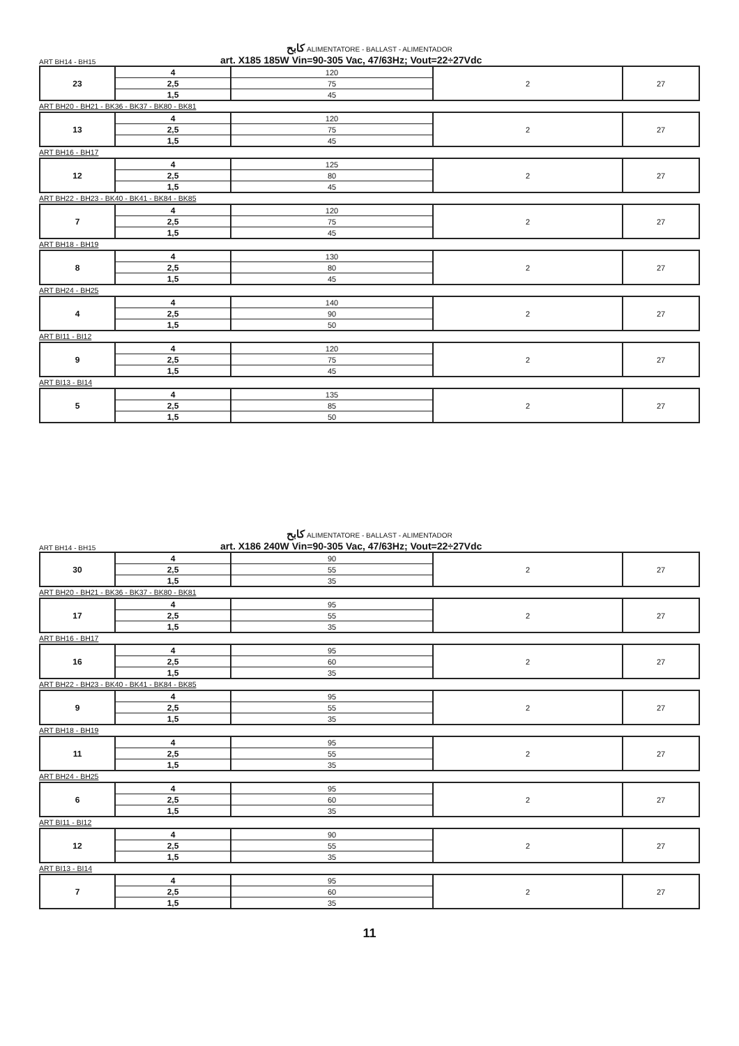كابح ALIMENTATORE - BALLAST - ALIMENTADOR
ART BH14 - BH15 art. X185 185W Vin=90-305 Vac, 47/63Hz; Vout=22÷27Vdc
| 23 | 4 | 120 | 2 | 27 |
| | 2,5 | 75 | | |
| | 1,5 | 45 | | |
ART BH20 - BH21 - BK36 - BK37 - BK80 - BK81
| 13 | 4 | 120 | 2 | 27 |
| | 2,5 | 75 | | |
| | 1,5 | 45 | | |
ART BH16 - BH17
| 12 | 4 | 125 | 2 | 27 |
| | 2,5 | 80 | | |
| | 1,5 | 45 | | |
ART BH22 - BH23 - BK40 - BK41 - BK84 - BK85
| 7 | 4 | 120 | 2 | 27 |
| | 2,5 | 75 | | |
| | 1,5 | 45 | | |
ART BH18 - BH19
| 8 | 4 | 130 | 2 | 27 |
| | 2,5 | 80 | | |
| | 1,5 | 45 | | |
ART BH24 - BH25
| 4 | 4 | 140 | 2 | 27 |
| | 2,5 | 90 | | |
| | 1,5 | 50 | | |
ART BI11 - BI12
| 9 | 4 | 120 | 2 | 27 |
| | 2,5 | 75 | | |
| | 1,5 | 45 | | |
ART BI13 - BI14
| 5 | 4 | 135 | 2 | 27 |
| | 2,5 | 85 | | |
| | 1,5 | 50 | | |
كابح ALIMENTATORE - BALLAST - ALIMENTADOR
ART BH14 - BH15 art. X186 240W Vin=90-305 Vac, 47/63Hz; Vout=22÷27Vdc
| 30 | 4 | 90 | 2 | 27 |
| | 2,5 | 55 | | |
| | 1,5 | 35 | | |
ART BH20 - BH21 - BK36 - BK37 - BK80 - BK81
| 17 | 4 | 95 | 2 | 27 |
| | 2,5 | 55 | | |
| | 1,5 | 35 | | |
ART BH16 - BH17
| 16 | 4 | 95 | 2 | 27 |
| | 2,5 | 60 | | |
| | 1,5 | 35 | | |
ART BH22 - BH23 - BK40 - BK41 - BK84 - BK85
| 9 | 4 | 95 | 2 | 27 |
| | 2,5 | 55 | | |
| | 1,5 | 35 | | |
ART BH18 - BH19
| 11 | 4 | 95 | 2 | 27 |
| | 2,5 | 55 | | |
| | 1,5 | 35 | | |
ART BH24 - BH25
| 6 | 4 | 95 | 2 | 27 |
| | 2,5 | 60 | | |
| | 1,5 | 35 | | |
ART BI11 - BI12
| 12 | 4 | 90 | 2 | 27 |
| | 2,5 | 55 | | |
| | 1,5 | 35 | | |
ART BI13 - BI14
| 7 | 4 | 95 | 2 | 27 |
| | 2,5 | 60 | | |
| | 1,5 | 35 | | |
11